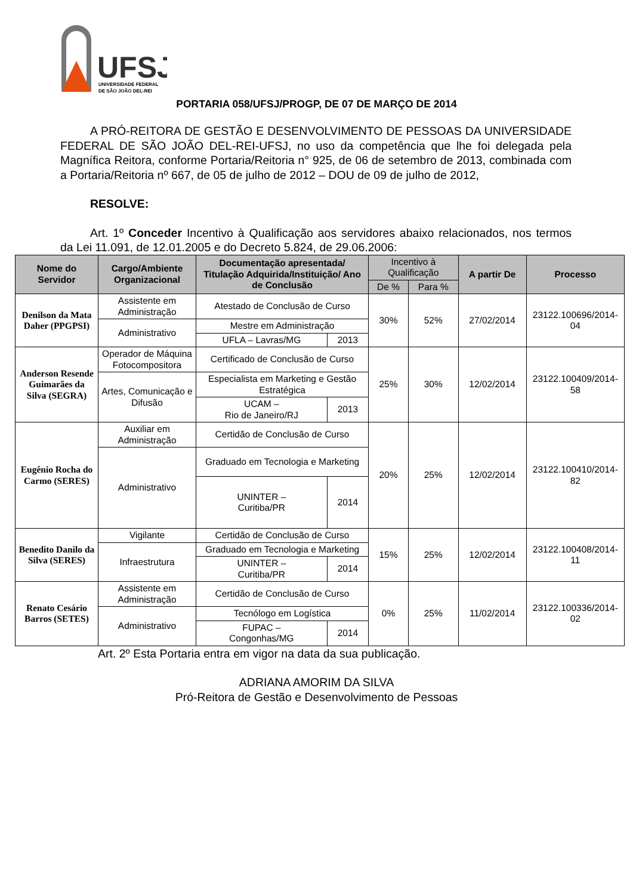UFSJ
UNIVERSIDADE FEDERAL
DE SÃO JOÃO DEL-REI
PORTARIA 058/UFSJ/PROGP, DE 07 DE MARÇO DE 2014
A PRÓ-REITORA DE GESTÃO E DESENVOLVIMENTO DE PESSOAS DA UNIVERSIDADE FEDERAL DE SÃO JOÃO DEL-REI-UFSJ, no uso da competência que lhe foi delegada pela Magnífica Reitora, conforme Portaria/Reitoria n° 925, de 06 de setembro de 2013, combinada com a Portaria/Reitoria nº 667, de 05 de julho de 2012 – DOU de 09 de julho de 2012,
RESOLVE:
Art. 1º Conceder Incentivo à Qualificação aos servidores abaixo relacionados, nos termos da Lei 11.091, de 12.01.2005 e do Decreto 5.824, de 29.06.2006:
| Nome do Servidor | Cargo/Ambiente Organizacional | Documentação apresentada/ Titulação Adquirida/Instituição/ Ano de Conclusão | | Incentivo à Qualificação | | A partir De | Processo |
| --- | --- | --- | --- | --- | --- | --- | --- |
| | | | | De % | Para % | | |
| Denilson da Mata Daher (PPGPSI) | Assistente em Administração | Atestado de Conclusão de Curso | | 30% | 52% | 27/02/2014 | 23122.100696/2014-04 |
| | Administrativo | Mestre em Administração | | | | | |
| | | UFLA – Lavras/MG | 2013 | | | | |
| Anderson Resende Guimarães da Silva (SEGRA) | Operador de Máquina Fotocompositora | Certificado de Conclusão de Curso | | 25% | 30% | 12/02/2014 | 23122.100409/2014-58 |
| | Artes, Comunicação e Difusão | Especialista em Marketing e Gestão Estratégica | | | | | |
| | | UCAM – Rio de Janeiro/RJ | 2013 | | | | |
| Eugênio Rocha do Carmo (SERES) | Auxiliar em Administração | Certidão de Conclusão de Curso | | 20% | 25% | 12/02/2014 | 23122.100410/2014-82 |
| | Administrativo | Graduado em Tecnologia e Marketing | | | | | |
| | | UNINTER – Curitiba/PR | 2014 | | | | |
| Benedito Danilo da Silva (SERES) | Vigilante | Certidão de Conclusão de Curso | | 15% | 25% | 12/02/2014 | 23122.100408/2014-11 |
| | Infraestrutura | Graduado em Tecnologia e Marketing | | | | | |
| | | UNINTER – Curitiba/PR | 2014 | | | | |
| Renato Cesário Barros (SETES) | Assistente em Administração | Certidão de Conclusão de Curso | | 0% | 25% | 11/02/2014 | 23122.100336/2014-02 |
| | Administrativo | Tecnólogo em Logística | | | | | |
| | | FUPAC – Congonhas/MG | 2014 | | | | |
Art. 2º Esta Portaria entra em vigor na data da sua publicação.
ADRIANA AMORIM DA SILVA
Pró-Reitora de Gestão e Desenvolvimento de Pessoas